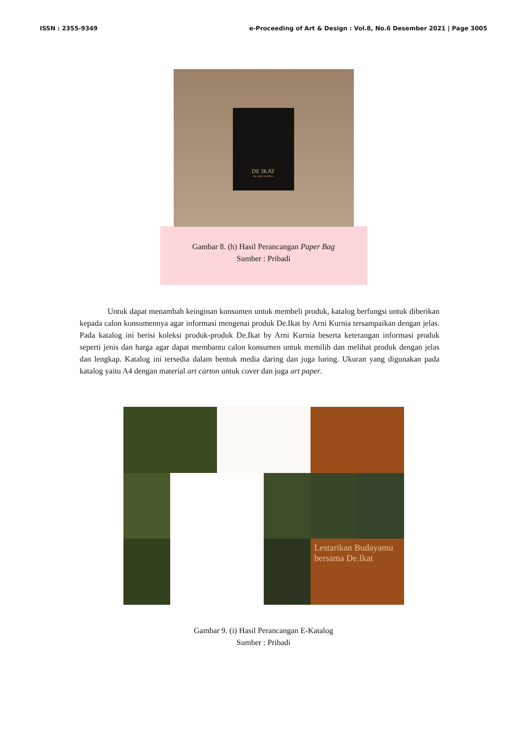ISSN : 2355-9349 e-Proceeding of Art & Design : Vol.8, No.6 Desember 2021 | Page 3005
DE IKAT
BY ARNI KURNIA
Gambar 8. (h) Hasil Perancangan Paper Bag
Sumber : Pribadi
Untuk dapat menambah keinginan konsumen untuk membeli produk, katalog berfungsi untuk diberikan kepada calon konsumennya agar informasi mengenai produk De.Ikat by Arni Kurnia tersampaikan dengan jelas. Pada katalog ini berisi koleksi produk-produk De.Ikat by Arni Kurnia beserta keterangan informasi produk seperti jenis dan harga agar dapat membantu calon konsumen untuk memilih dan melihat produk dengan jelas dan lengkap. Katalog ini tersedia dalam bentuk media daring dan juga luring. Ukuran yang digunakan pada katalog yaitu A4 dengan material art carton untuk cover dan juga art paper.
Lestarikan Budayamu bersama De.Ikat
Gambar 9. (i) Hasil Perancangan E-Katalog
Sumber : Pribadi